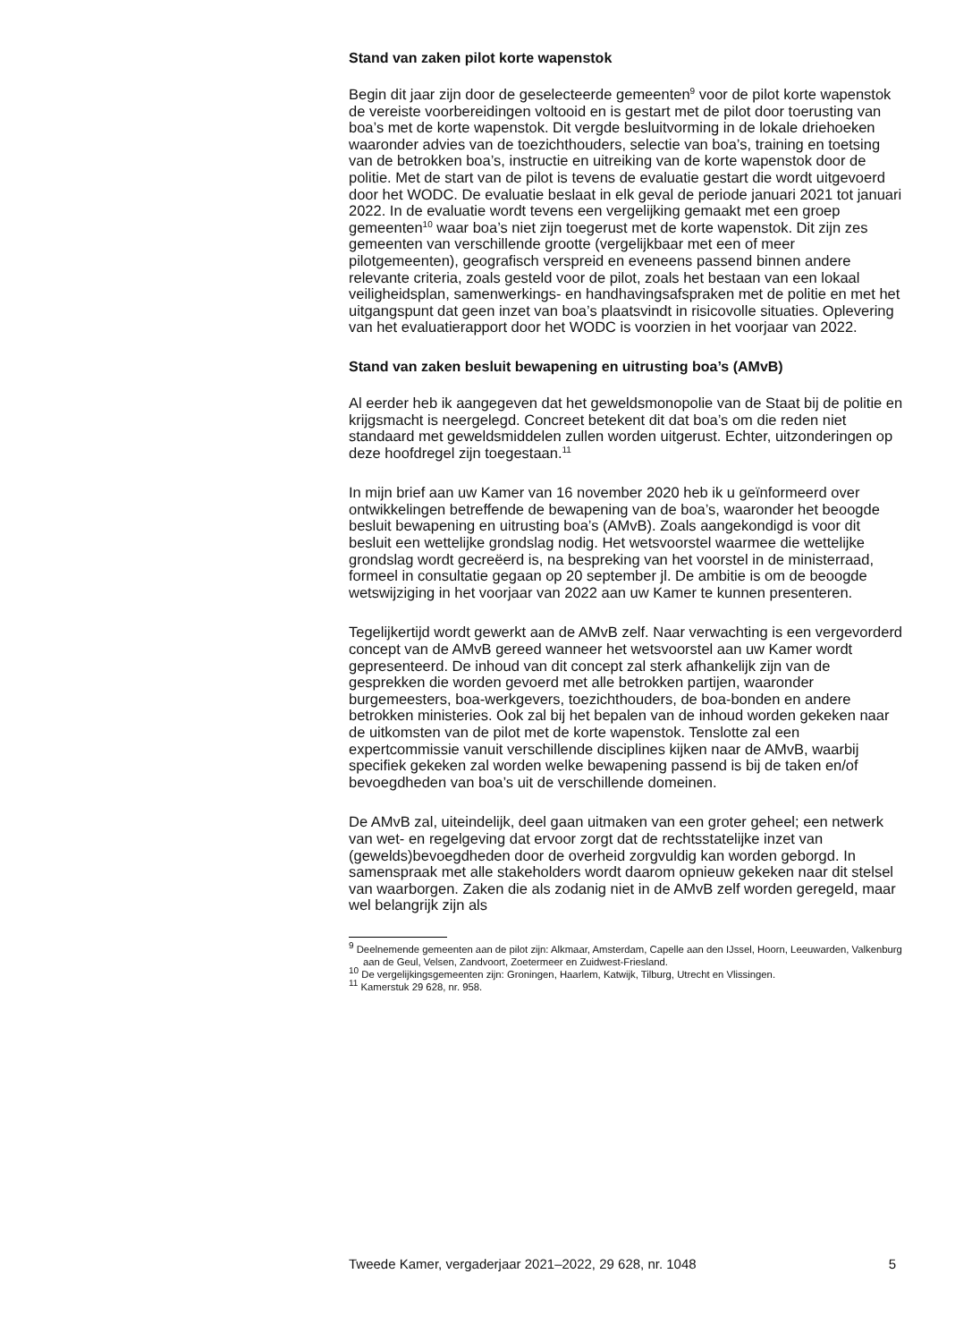Stand van zaken pilot korte wapenstok
Begin dit jaar zijn door de geselecteerde gemeenten<sup>9</sup> voor de pilot korte wapenstok de vereiste voorbereidingen voltooid en is gestart met de pilot door toerusting van boa’s met de korte wapenstok. Dit vergde besluitvorming in de lokale driehoeken waaronder advies van de toezichthouders, selectie van boa’s, training en toetsing van de betrokken boa’s, instructie en uitreiking van de korte wapenstok door de politie. Met de start van de pilot is tevens de evaluatie gestart die wordt uitgevoerd door het WODC. De evaluatie beslaat in elk geval de periode januari 2021 tot januari 2022. In de evaluatie wordt tevens een vergelijking gemaakt met een groep gemeenten<sup>10</sup> waar boa’s niet zijn toegerust met de korte wapenstok. Dit zijn zes gemeenten van verschillende grootte (vergelijkbaar met een of meer pilotgemeenten), geografisch verspreid en eveneens passend binnen andere relevante criteria, zoals gesteld voor de pilot, zoals het bestaan van een lokaal veiligheidsplan, samenwerkings- en handhavingsafspraken met de politie en met het uitgangspunt dat geen inzet van boa’s plaatsvindt in risicovolle situaties. Oplevering van het evaluatierapport door het WODC is voorzien in het voorjaar van 2022.
Stand van zaken besluit bewapening en uitrusting boa’s (AMvB)
Al eerder heb ik aangegeven dat het geweldsmonopolie van de Staat bij de politie en krijgsmacht is neergelegd. Concreet betekent dit dat boa’s om die reden niet standaard met geweldsmiddelen zullen worden uitgerust. Echter, uitzonderingen op deze hoofdregel zijn toegestaan.<sup>11</sup>
In mijn brief aan uw Kamer van 16 november 2020 heb ik u geïnformeerd over ontwikkelingen betreffende de bewapening van de boa’s, waaronder het beoogde besluit bewapening en uitrusting boa’s (AMvB). Zoals aangekondigd is voor dit besluit een wettelijke grondslag nodig. Het wetsvoorstel waarmee die wettelijke grondslag wordt gecreëerd is, na bespreking van het voorstel in de ministerraad, formeel in consultatie gegaan op 20 september jl. De ambitie is om de beoogde wetswijziging in het voorjaar van 2022 aan uw Kamer te kunnen presenteren.
Tegelijkertijd wordt gewerkt aan de AMvB zelf. Naar verwachting is een vergevorderd concept van de AMvB gereed wanneer het wetsvoorstel aan uw Kamer wordt gepresenteerd. De inhoud van dit concept zal sterk afhankelijk zijn van de gesprekken die worden gevoerd met alle betrokken partijen, waaronder burgemeesters, boa-werkgevers, toezichthouders, de boa-bonden en andere betrokken ministeries. Ook zal bij het bepalen van de inhoud worden gekeken naar de uitkomsten van de pilot met de korte wapenstok. Tenslotte zal een expertcommissie vanuit verschillende disciplines kijken naar de AMvB, waarbij specifiek gekeken zal worden welke bewapening passend is bij de taken en/of bevoegdheden van boa’s uit de verschillende domeinen.
De AMvB zal, uiteindelijk, deel gaan uitmaken van een groter geheel; een netwerk van wet- en regelgeving dat ervoor zorgt dat de rechtsstatelijke inzet van (gewelds)bevoegdheden door de overheid zorgvuldig kan worden geborgd. In samenspraak met alle stakeholders wordt daarom opnieuw gekeken naar dit stelsel van waarborgen. Zaken die als zodanig niet in de AMvB zelf worden geregeld, maar wel belangrijk zijn als
<sup>9</sup> Deelnemende gemeenten aan de pilot zijn: Alkmaar, Amsterdam, Capelle aan den IJssel, Hoorn, Leeuwarden, Valkenburg aan de Geul, Velsen, Zandvoort, Zoetermeer en Zuidwest-Friesland.
<sup>10</sup> De vergelijkingsgemeenten zijn: Groningen, Haarlem, Katwijk, Tilburg, Utrecht en Vlissingen.
<sup>11</sup> Kamerstuk 29 628, nr. 958.
Tweede Kamer, vergaderjaar 2021–2022, 29 628, nr. 1048 5